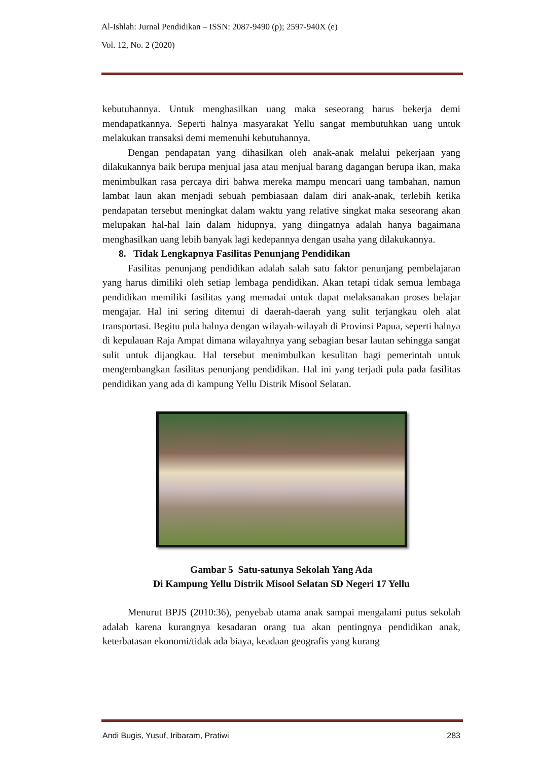Al-Ishlah: Jurnal Pendidikan – ISSN: 2087-9490 (p); 2597-940X (e)
Vol. 12, No. 2 (2020)
kebutuhannya. Untuk menghasilkan uang maka seseorang harus bekerja demi mendapatkannya. Seperti halnya masyarakat Yellu sangat membutuhkan uang untuk melakukan transaksi demi memenuhi kebutuhannya.
Dengan pendapatan yang dihasilkan oleh anak-anak melalui pekerjaan yang dilakukannya baik berupa menjual jasa atau menjual barang dagangan berupa ikan, maka menimbulkan rasa percaya diri bahwa mereka mampu mencari uang tambahan, namun lambat laun akan menjadi sebuah pembiasaan dalam diri anak-anak, terlebih ketika pendapatan tersebut meningkat dalam waktu yang relative singkat maka seseorang akan melupakan hal-hal lain dalam hidupnya, yang diingatnya adalah hanya bagaimana menghasilkan uang lebih banyak lagi kedepannya dengan usaha yang dilakukannya.
8. Tidak Lengkapnya Fasilitas Penunjang Pendidikan
Fasilitas penunjang pendidikan adalah salah satu faktor penunjang pembelajaran yang harus dimiliki oleh setiap lembaga pendidikan. Akan tetapi tidak semua lembaga pendidikan memiliki fasilitas yang memadai untuk dapat melaksanakan proses belajar mengajar. Hal ini sering ditemui di daerah-daerah yang sulit terjangkau oleh alat transportasi. Begitu pula halnya dengan wilayah-wilayah di Provinsi Papua, seperti halnya di kepulauan Raja Ampat dimana wilayahnya yang sebagian besar lautan sehingga sangat sulit untuk dijangkau. Hal tersebut menimbulkan kesulitan bagi pemerintah untuk mengembangkan fasilitas penunjang pendidikan. Hal ini yang terjadi pula pada fasilitas pendidikan yang ada di kampung Yellu Distrik Misool Selatan.
Gambar 5 Satu-satunya Sekolah Yang Ada
Di Kampung Yellu Distrik Misool Selatan SD Negeri 17 Yellu
Menurut BPJS (2010:36), penyebab utama anak sampai mengalami putus sekolah adalah karena kurangnya kesadaran orang tua akan pentingnya pendidikan anak, keterbatasan ekonomi/tidak ada biaya, keadaan geografis yang kurang
Andi Bugis, Yusuf, Iribaram, Pratiwi 283